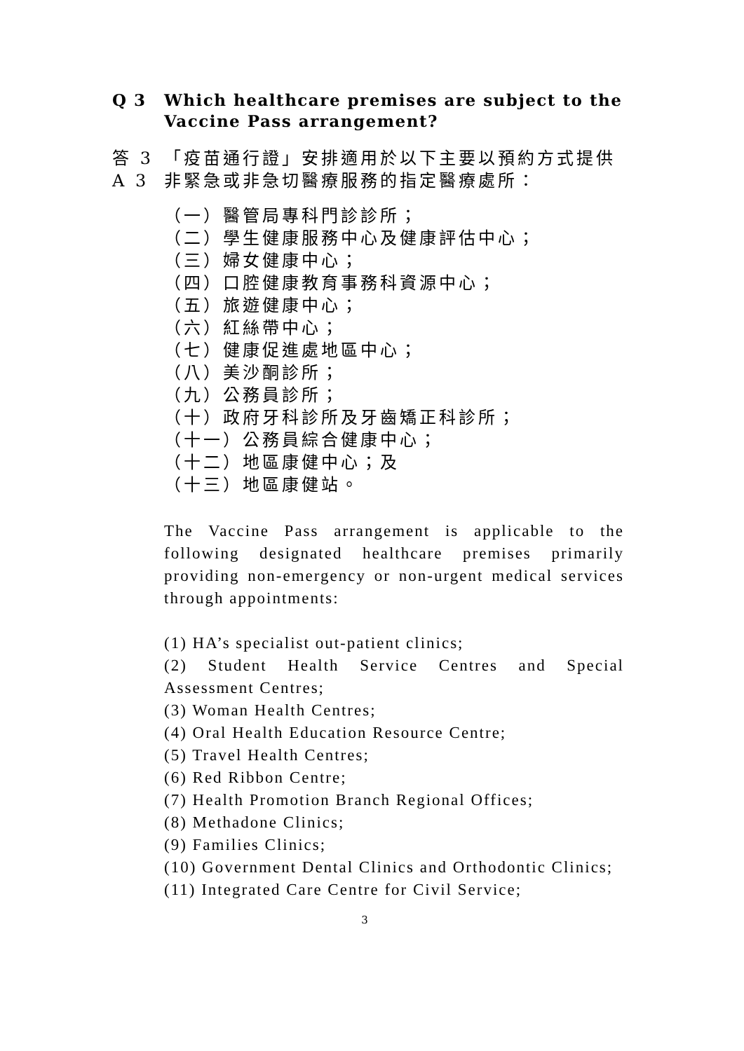Q 3 Which healthcare premises are subject to the Vaccine Pass arrangement?
答 3
A 3
「疫苗通行證」安排適用於以下主要以預約方式提供非緊急或非急切醫療服務的指定醫療處所：
（一）醫管局專科門診診所；
（二）學生健康服務中心及健康評估中心；
（三）婦女健康中心；
（四）口腔健康教育事務科資源中心；
（五）旅遊健康中心；
（六）紅絲帶中心；
（七）健康促進處地區中心；
（八）美沙酮診所；
（九）公務員診所；
（十）政府牙科診所及牙齒矯正科診所；
（十一）公務員綜合健康中心；
（十二）地區康健中心；及
（十三）地區康健站。
The Vaccine Pass arrangement is applicable to the following designated healthcare premises primarily providing non-emergency or non-urgent medical services through appointments:
(1) HA’s specialist out-patient clinics;
(2) Student Health Service Centres and Special Assessment Centres;
(3) Woman Health Centres;
(4) Oral Health Education Resource Centre;
(5) Travel Health Centres;
(6) Red Ribbon Centre;
(7) Health Promotion Branch Regional Offices;
(8) Methadone Clinics;
(9) Families Clinics;
(10) Government Dental Clinics and Orthodontic Clinics;
(11) Integrated Care Centre for Civil Service;
3